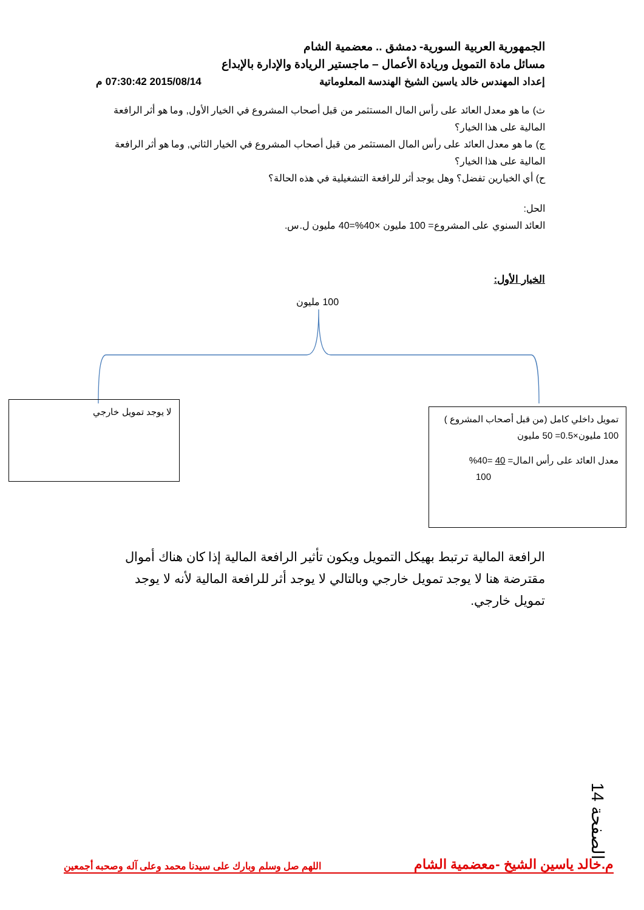الجمهورية العربية السورية- دمشق .. معضمية الشام
مسائل مادة التمويل وريادة الأعمال – ماجستير الريادة والإدارة بالإبداع
إعداد المهندس خالد ياسين الشيخ الهندسة المعلوماتية 2015/08/14 07:30:42 م
ث) ما هو معدل العائد على رأس المال المستثمر من قبل أصحاب المشروع في الخيار الأول, وما هو أثر الرافعة المالية على هذا الخيار؟
ج) ما هو معدل العائد على رأس المال المستثمر من قبل أصحاب المشروع في الخيار الثاني, وما هو أثر الرافعة المالية على هذا الخيار؟
ح) أي الخيارين تفضل؟ وهل يوجد أثر للرافعة التشغيلية في هذه الحالة؟
الحل:
العائد السنوي على المشروع= 100 مليون ×40%=40 مليون ل.س.
الخيار الأول:
100 مليون
لا يوجد تمويل خارجي
تمويل داخلي كامل (من قبل أصحاب المشروع )
100 مليون×0.5= 50 مليون
معدل العائد على رأس المال= 40 =40%
100
الرافعة المالية ترتبط بهيكل التمويل ويكون تأثير الرافعة المالية إذا كان هناك أموال مقترضة هنا لا يوجد تمويل خارجي وبالتالي لا يوجد أثر للرافعة المالية لأنه لا يوجد تمويل خارجي.
الصفحة 14
م.خالد ياسين الشيخ -معضمية الشام اللهم صل وسلم وبارك على سيدنا محمد وعلى آله وصحبه أجمعين